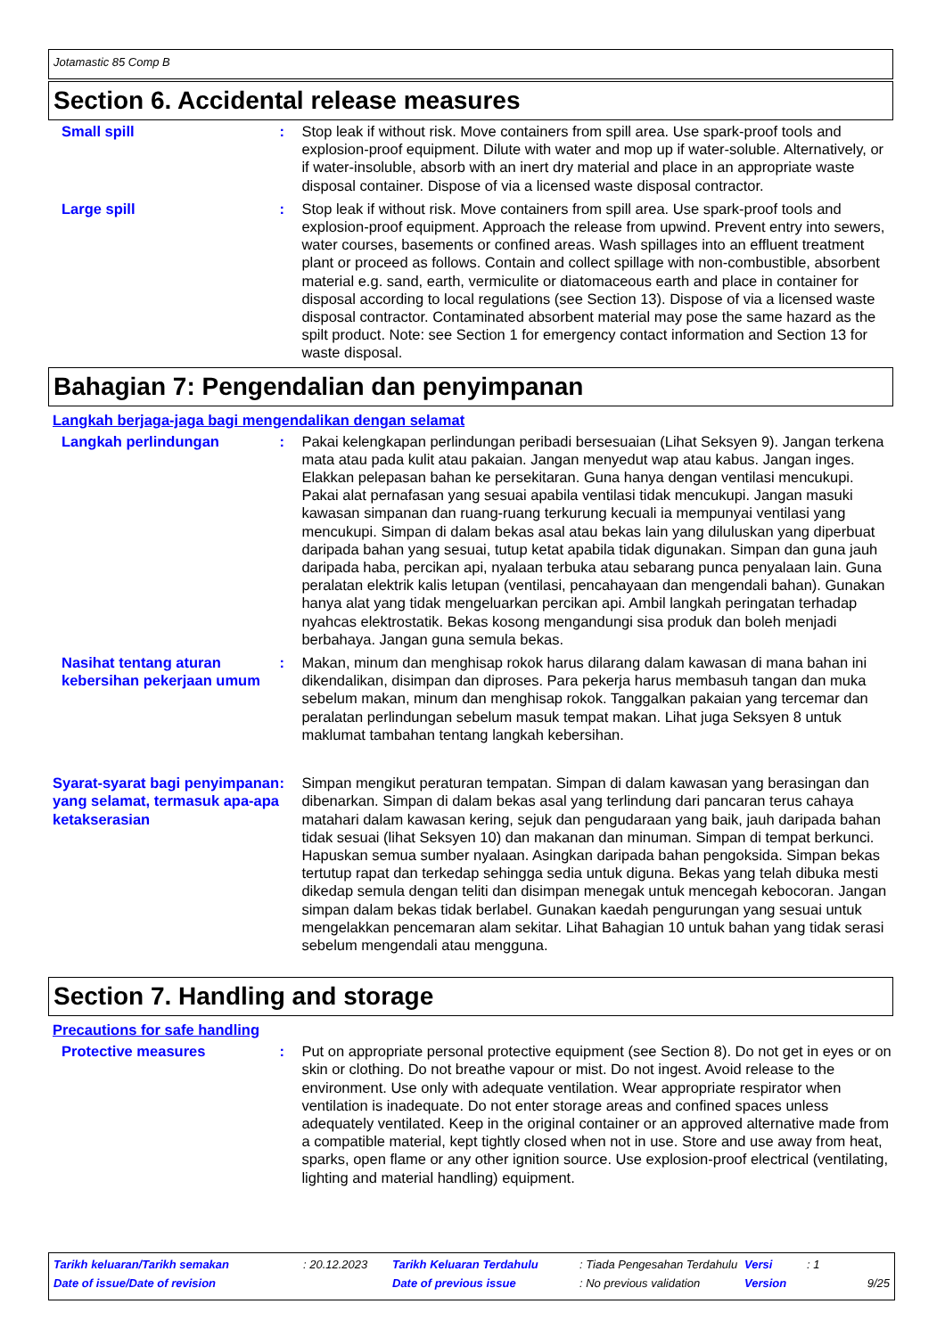Jotamastic 85 Comp B
Section 6. Accidental release measures
Small spill : Stop leak if without risk. Move containers from spill area. Use spark-proof tools and explosion-proof equipment. Dilute with water and mop up if water-soluble. Alternatively, or if water-insoluble, absorb with an inert dry material and place in an appropriate waste disposal container. Dispose of via a licensed waste disposal contractor.
Large spill : Stop leak if without risk. Move containers from spill area. Use spark-proof tools and explosion-proof equipment. Approach the release from upwind. Prevent entry into sewers, water courses, basements or confined areas. Wash spillages into an effluent treatment plant or proceed as follows. Contain and collect spillage with non-combustible, absorbent material e.g. sand, earth, vermiculite or diatomaceous earth and place in container for disposal according to local regulations (see Section 13). Dispose of via a licensed waste disposal contractor. Contaminated absorbent material may pose the same hazard as the spilt product. Note: see Section 1 for emergency contact information and Section 13 for waste disposal.
Bahagian 7: Pengendalian dan penyimpanan
Langkah berjaga-jaga bagi mengendalikan dengan selamat
Langkah perlindungan : Pakai kelengkapan perlindungan peribadi bersesuaian (Lihat Seksyen 9). Jangan terkena mata atau pada kulit atau pakaian. Jangan menyedut wap atau kabus. Jangan inges. Elakkan pelepasan bahan ke persekitaran. Guna hanya dengan ventilasi mencukupi. Pakai alat pernafasan yang sesuai apabila ventilasi tidak mencukupi. Jangan masuki kawasan simpanan dan ruang-ruang terkurung kecuali ia mempunyai ventilasi yang mencukupi. Simpan di dalam bekas asal atau bekas lain yang diluluskan yang diperbuat daripada bahan yang sesuai, tutup ketat apabila tidak digunakan. Simpan dan guna jauh daripada haba, percikan api, nyalaan terbuka atau sebarang punca penyalaan lain. Guna peralatan elektrik kalis letupan (ventilasi, pencahayaan dan mengendali bahan). Gunakan hanya alat yang tidak mengeluarkan percikan api. Ambil langkah peringatan terhadap nyahcas elektrostatik. Bekas kosong mengandungi sisa produk dan boleh menjadi berbahaya. Jangan guna semula bekas.
Nasihat tentang aturan kebersihan pekerjaan umum
: Makan, minum dan menghisap rokok harus dilarang dalam kawasan di mana bahan ini dikendalikan, disimpan dan diproses. Para pekerja harus membasuh tangan dan muka sebelum makan, minum dan menghisap rokok. Tanggalkan pakaian yang tercemar dan peralatan perlindungan sebelum masuk tempat makan. Lihat juga Seksyen 8 untuk maklumat tambahan tentang langkah kebersihan.
Syarat-syarat bagi penyimpanan yang selamat, termasuk apa-apa ketakserasian
: Simpan mengikut peraturan tempatan. Simpan di dalam kawasan yang berasingan dan dibenarkan. Simpan di dalam bekas asal yang terlindung dari pancaran terus cahaya matahari dalam kawasan kering, sejuk dan pengudaraan yang baik, jauh daripada bahan tidak sesuai (lihat Seksyen 10) dan makanan dan minuman. Simpan di tempat berkunci. Hapuskan semua sumber nyalaan. Asingkan daripada bahan pengoksida. Simpan bekas tertutup rapat dan terkedap sehingga sedia untuk diguna. Bekas yang telah dibuka mesti dikedap semula dengan teliti dan disimpan menegak untuk mencegah kebocoran. Jangan simpan dalam bekas tidak berlabel. Gunakan kaedah pengurungan yang sesuai untuk mengelakkan pencemaran alam sekitar. Lihat Bahagian 10 untuk bahan yang tidak serasi sebelum mengendali atau mengguna.
Section 7. Handling and storage
Precautions for safe handling
Protective measures : Put on appropriate personal protective equipment (see Section 8). Do not get in eyes or on skin or clothing. Do not breathe vapour or mist. Do not ingest. Avoid release to the environment. Use only with adequate ventilation. Wear appropriate respirator when ventilation is inadequate. Do not enter storage areas and confined spaces unless adequately ventilated. Keep in the original container or an approved alternative made from a compatible material, kept tightly closed when not in use. Store and use away from heat, sparks, open flame or any other ignition source. Use explosion-proof electrical (ventilating, lighting and material handling) equipment.
| Tarikh keluaran/Tarikh semakan | : 20.12.2023 | Tarikh Keluaran Terdahulu | : Tiada Pengesahan Terdahulu | Versi | : 1 |
| Date of issue/Date of revision | | Date of previous issue | : No previous validation | Version | 9/25 |